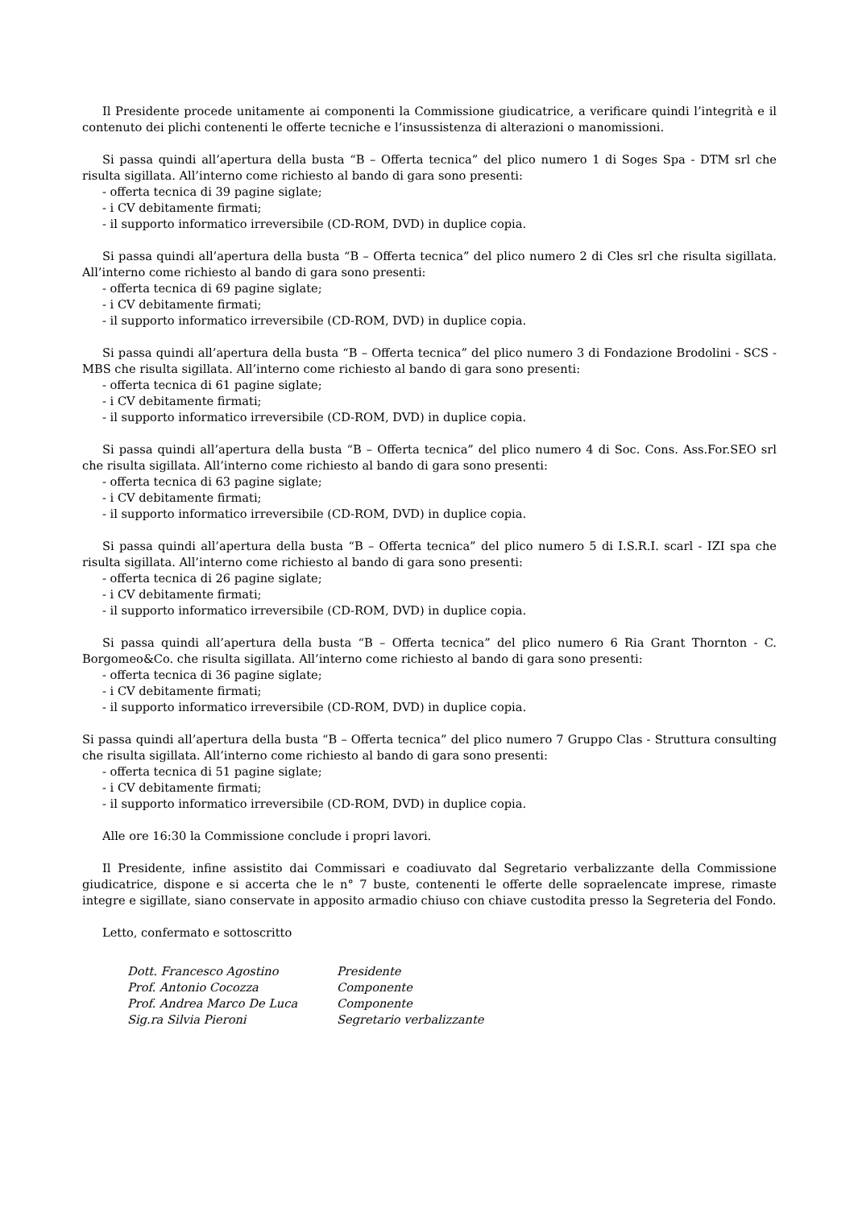Il Presidente procede unitamente ai componenti la Commissione giudicatrice, a verificare quindi l’integrità e il contenuto dei plichi contenenti le offerte tecniche e l’insussistenza di alterazioni o manomissioni.
Si passa quindi all’apertura della busta “B – Offerta tecnica” del plico numero 1 di Soges Spa - DTM srl che risulta sigillata. All’interno come richiesto al bando di gara sono presenti:
- offerta tecnica di 39 pagine siglate;
- i CV debitamente firmati;
- il supporto informatico irreversibile (CD-ROM, DVD) in duplice copia.
Si passa quindi all’apertura della busta “B – Offerta tecnica” del plico numero 2 di Cles srl che risulta sigillata. All’interno come richiesto al bando di gara sono presenti:
- offerta tecnica di 69 pagine siglate;
- i CV debitamente firmati;
- il supporto informatico irreversibile (CD-ROM, DVD) in duplice copia.
Si passa quindi all’apertura della busta “B – Offerta tecnica” del plico numero 3 di Fondazione Brodolini - SCS - MBS che risulta sigillata. All’interno come richiesto al bando di gara sono presenti:
- offerta tecnica di 61 pagine siglate;
- i CV debitamente firmati;
- il supporto informatico irreversibile (CD-ROM, DVD) in duplice copia.
Si passa quindi all’apertura della busta “B – Offerta tecnica” del plico numero 4 di Soc. Cons. Ass.For.SEO srl che risulta sigillata. All’interno come richiesto al bando di gara sono presenti:
- offerta tecnica di 63 pagine siglate;
- i CV debitamente firmati;
- il supporto informatico irreversibile (CD-ROM, DVD) in duplice copia.
Si passa quindi all’apertura della busta “B – Offerta tecnica” del plico numero 5 di I.S.R.I. scarl - IZI spa che risulta sigillata. All’interno come richiesto al bando di gara sono presenti:
- offerta tecnica di 26 pagine siglate;
- i CV debitamente firmati;
- il supporto informatico irreversibile (CD-ROM, DVD) in duplice copia.
Si passa quindi all’apertura della busta “B – Offerta tecnica” del plico numero 6 Ria Grant Thornton - C. Borgomeo&Co. che risulta sigillata. All’interno come richiesto al bando di gara sono presenti:
- offerta tecnica di 36 pagine siglate;
- i CV debitamente firmati;
- il supporto informatico irreversibile (CD-ROM, DVD) in duplice copia.
Si passa quindi all’apertura della busta “B – Offerta tecnica” del plico numero 7 Gruppo Clas - Struttura consulting che risulta sigillata. All’interno come richiesto al bando di gara sono presenti:
- offerta tecnica di 51 pagine siglate;
- i CV debitamente firmati;
- il supporto informatico irreversibile (CD-ROM, DVD) in duplice copia.
Alle ore 16:30 la Commissione conclude i propri lavori.
Il Presidente, infine assistito dai Commissari e coadiuvato dal Segretario verbalizzante della Commissione giudicatrice, dispone e si accerta che le n° 7 buste, contenenti le offerte delle sopraelencate imprese, rimaste integre e sigillate, siano conservate in apposito armadio chiuso con chiave custodita presso la Segreteria del Fondo.
Letto, confermato e sottoscritto
| Dott. Francesco Agostino | Presidente |
| Prof. Antonio Cocozza | Componente |
| Prof. Andrea Marco De Luca | Componente |
| Sig.ra Silvia Pieroni | Segretario verbalizzante |